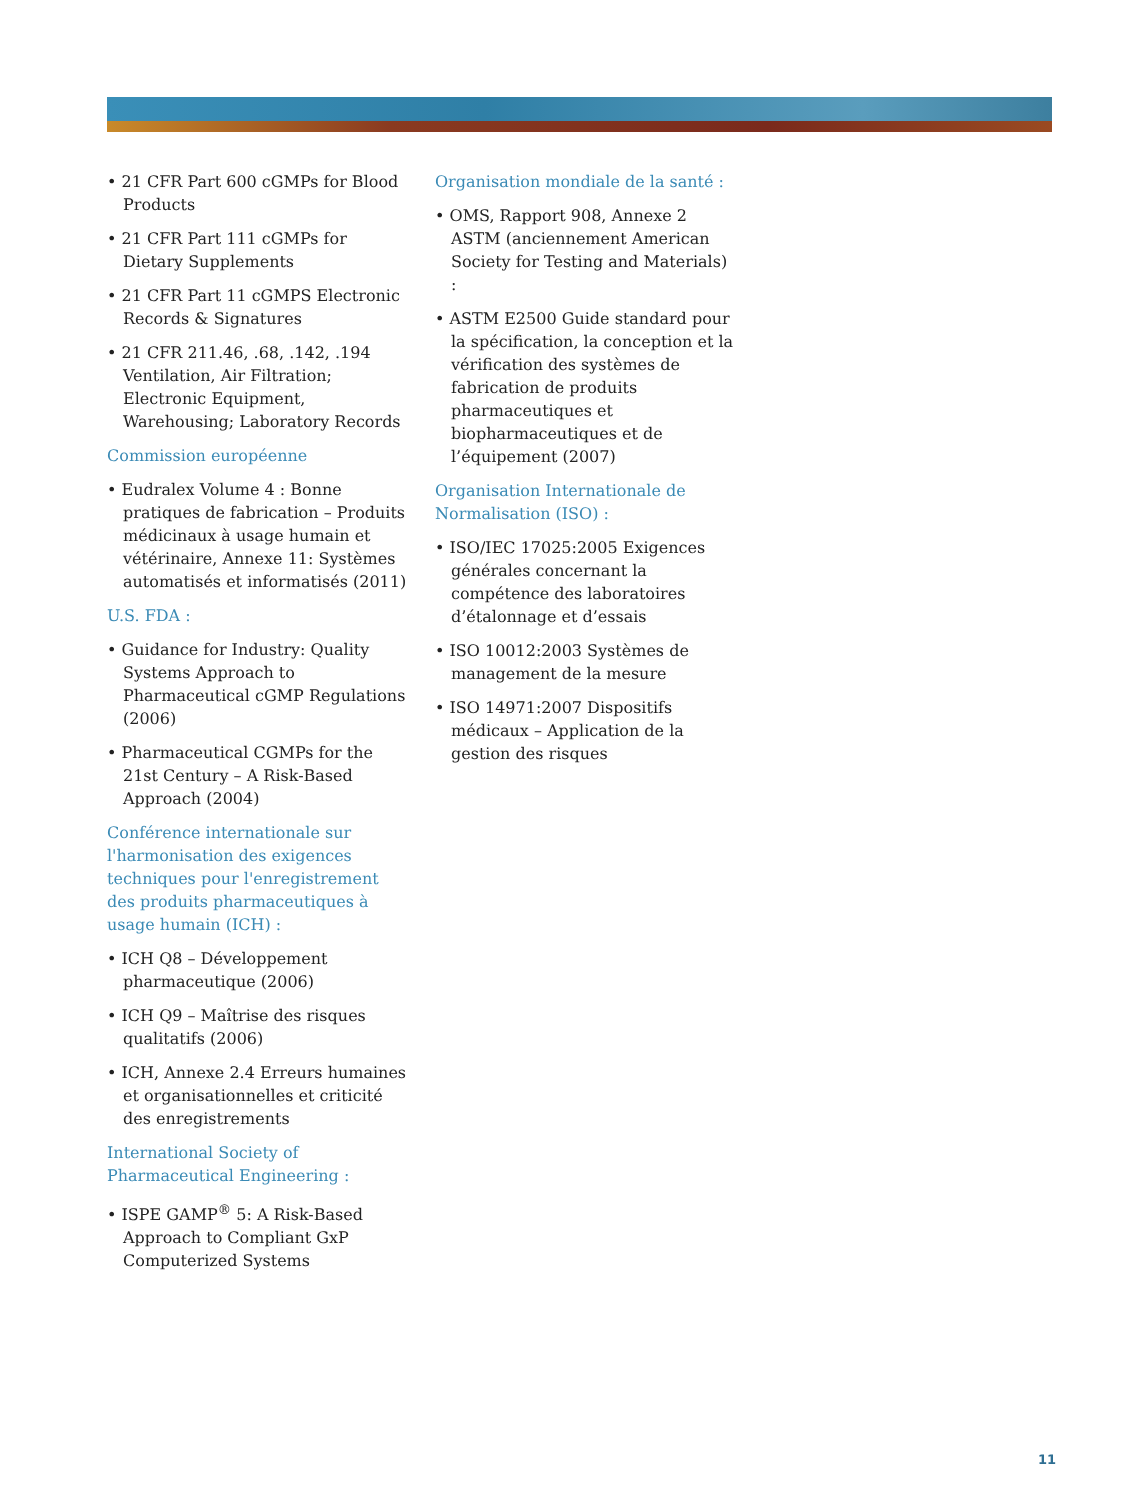• 21 CFR Part 600 cGMPs for Blood Products
• 21 CFR Part 111 cGMPs for Dietary Supplements
• 21 CFR Part 11 cGMPS Electronic Records & Signatures
• 21 CFR 211.46, .68, .142, .194 Ventilation, Air Filtration; Electronic Equipment, Warehousing; Laboratory Records
Commission européenne
• Eudralex Volume 4 : Bonne pratiques de fabrication – Produits médicinaux à usage humain et vétérinaire, Annexe 11: Systèmes automatisés et informatisés (2011)
U.S. FDA :
• Guidance for Industry: Quality Systems Approach to Pharmaceutical cGMP Regulations (2006)
• Pharmaceutical CGMPs for the 21st Century – A Risk-Based Approach (2004)
Conférence internationale sur l'harmonisation des exigences techniques pour l'enregistrement des produits pharmaceutiques à usage humain (ICH) :
• ICH Q8 – Développement pharmaceutique (2006)
• ICH Q9 – Maîtrise des risques qualitatifs (2006)
• ICH, Annexe 2.4 Erreurs humaines et organisationnelles et criticité des enregistrements
International Society of Pharmaceutical Engineering :
• ISPE GAMP<sup>®</sup> 5: A Risk-Based Approach to Compliant GxP Computerized Systems
Organisation mondiale de la santé :
• OMS, Rapport 908, Annexe 2 ASTM (anciennement American Society for Testing and Materials) :
• ASTM E2500 Guide standard pour la spécification, la conception et la vérification des systèmes de fabrication de produits pharmaceutiques et biopharmaceutiques et de l’équipement (2007)
Organisation Internationale de Normalisation (ISO) :
• ISO/IEC 17025:2005 Exigences générales concernant la compétence des laboratoires d’étalonnage et d’essais
• ISO 10012:2003 Systèmes de management de la mesure
• ISO 14971:2007 Dispositifs médicaux – Application de la gestion des risques
11